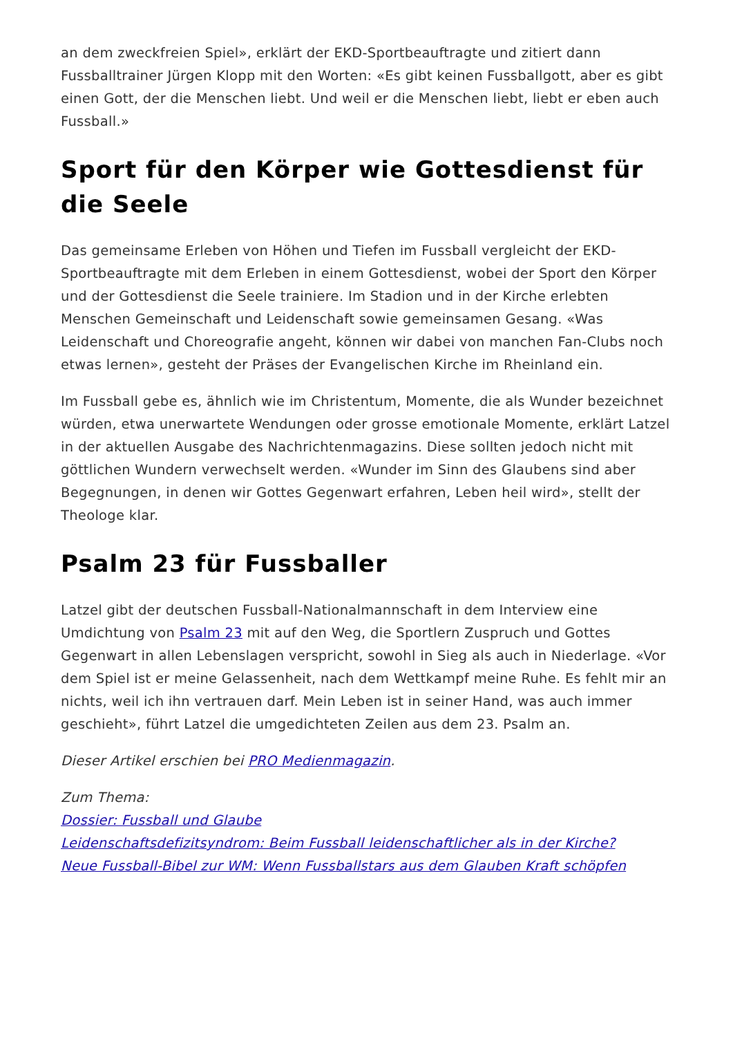an dem zweckfreien Spiel», erklärt der EKD-Sportbeauftragte und zitiert dann Fussballtrainer Jürgen Klopp mit den Worten: «Es gibt keinen Fussballgott, aber es gibt einen Gott, der die Menschen liebt. Und weil er die Menschen liebt, liebt er eben auch Fussball.»
Sport für den Körper wie Gottesdienst für die Seele
Das gemeinsame Erleben von Höhen und Tiefen im Fussball vergleicht der EKD-Sportbeauftragte mit dem Erleben in einem Gottesdienst, wobei der Sport den Körper und der Gottesdienst die Seele trainiere. Im Stadion und in der Kirche erlebten Menschen Gemeinschaft und Leidenschaft sowie gemeinsamen Gesang. «Was Leidenschaft und Choreografie angeht, können wir dabei von manchen Fan-Clubs noch etwas lernen», gesteht der Präses der Evangelischen Kirche im Rheinland ein.
Im Fussball gebe es, ähnlich wie im Christentum, Momente, die als Wunder bezeichnet würden, etwa unerwartete Wendungen oder grosse emotionale Momente, erklärt Latzel in der aktuellen Ausgabe des Nachrichtenmagazins. Diese sollten jedoch nicht mit göttlichen Wundern verwechselt werden. «Wunder im Sinn des Glaubens sind aber Begegnungen, in denen wir Gottes Gegenwart erfahren, Leben heil wird», stellt der Theologe klar.
Psalm 23 für Fussballer
Latzel gibt der deutschen Fussball-Nationalmannschaft in dem Interview eine Umdichtung von Psalm 23 mit auf den Weg, die Sportlern Zuspruch und Gottes Gegenwart in allen Lebenslagen verspricht, sowohl in Sieg als auch in Niederlage. «Vor dem Spiel ist er meine Gelassenheit, nach dem Wettkampf meine Ruhe. Es fehlt mir an nichts, weil ich ihn vertrauen darf. Mein Leben ist in seiner Hand, was auch immer geschieht», führt Latzel die umgedichteten Zeilen aus dem 23. Psalm an.
Dieser Artikel erschien bei PRO Medienmagazin.
Zum Thema:
Dossier: Fussball und Glaube
Leidenschaftsdefizitsyndrom: Beim Fussball leidenschaftlicher als in der Kirche?
Neue Fussball-Bibel zur WM: Wenn Fussballstars aus dem Glauben Kraft schöpfen